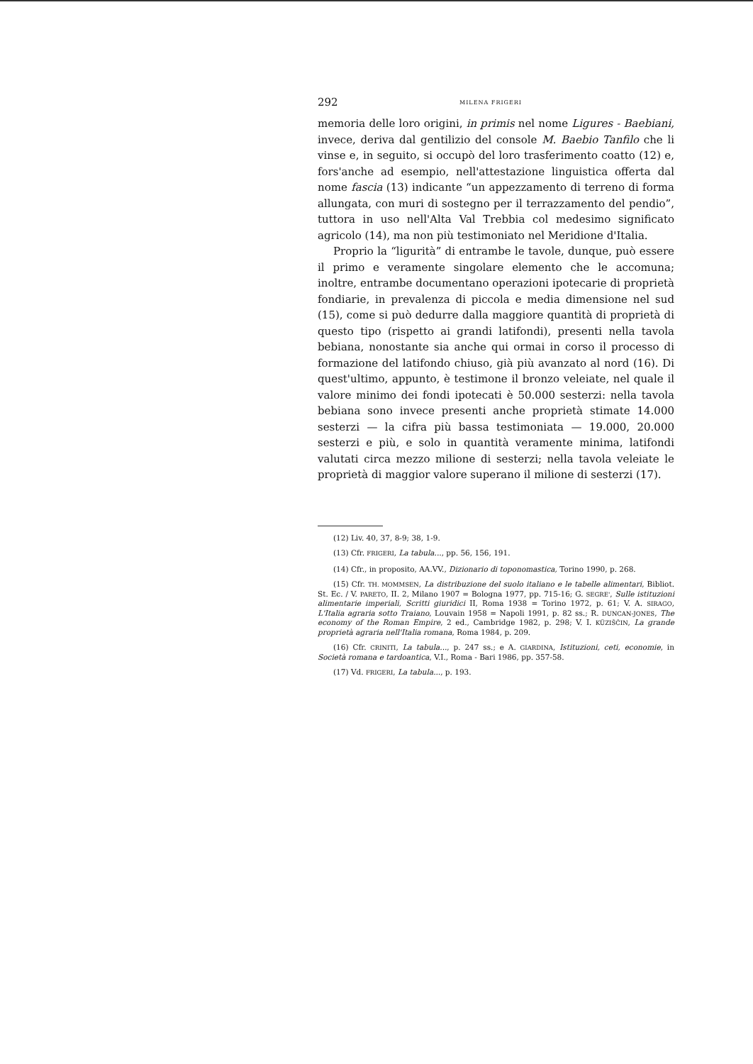292 MILENA FRIGERI
memoria delle loro origini, in primis nel nome Ligures - Baebiani, invece, deriva dal gentilizio del console M. Baebio Tanfilo che li vinse e, in seguito, si occupò del loro trasferimento coatto (12) e, fors'anche ad esempio, nell'attestazione linguistica offerta dal nome fascia (13) indicante “un appezzamento di terreno di forma allungata, con muri di sostegno per il terrazzamento del pendio”, tuttora in uso nell'Alta Val Trebbia col medesimo significato agricolo (14), ma non più testimoniato nel Meridione d'Italia.
Proprio la “ligurità” di entrambe le tavole, dunque, può essere il primo e veramente singolare elemento che le accomuna; inoltre, entrambe documentano operazioni ipotecarie di proprietà fondiarie, in prevalenza di piccola e media dimensione nel sud (15), come si può dedurre dalla maggiore quantità di proprietà di questo tipo (rispetto ai grandi latifondi), presenti nella tavola bebiana, nonostante sia anche qui ormai in corso il processo di formazione del latifondo chiuso, già più avanzato al nord (16). Di quest'ultimo, appunto, è testimone il bronzo veleiate, nel quale il valore minimo dei fondi ipotecati è 50.000 sesterzi: nella tavola bebiana sono invece presenti anche proprietà stimate 14.000 sesterzi — la cifra più bassa testimoniata — 19.000, 20.000 sesterzi e più, e solo in quantità veramente minima, latifondi valutati circa mezzo milione di sesterzi; nella tavola veleiate le proprietà di maggior valore superano il milione di sesterzi (17).
(12) Liv. 40, 37, 8-9; 38, 1-9.
(13) Cfr. FRIGERI, La tabula..., pp. 56, 156, 191.
(14) Cfr., in proposito, AA.VV., Dizionario di toponomastica, Torino 1990, p. 268.
(15) Cfr. TH. MOMMSEN, La distribuzione del suolo italiano e le tabelle alimentari, Bibliot. St. Ec. / V. PARETO, II. 2, Milano 1907 = Bologna 1977, pp. 715-16; G. SEGRE', Sulle istituzioni alimentarie imperiali, Scritti giuridici II, Roma 1938 = Torino 1972, p. 61; V. A. SIRAGO, L'Italia agraria sotto Traiano, Louvain 1958 = Napoli 1991, p. 82 ss.; R. DUNCAN-JONES, The economy of the Roman Empire, 2 ed., Cambridge 1982, p. 298; V. I. KÜZIŠČIN, La grande proprietà agraria nell'Italia romana, Roma 1984, p. 209.
(16) Cfr. CRINITI, La tabula..., p. 247 ss.; e A. GIARDINA, Istituzioni, ceti, economie, in Società romana e tardoantica, V.I., Roma - Bari 1986, pp. 357-58.
(17) Vd. FRIGERI, La tabula..., p. 193.